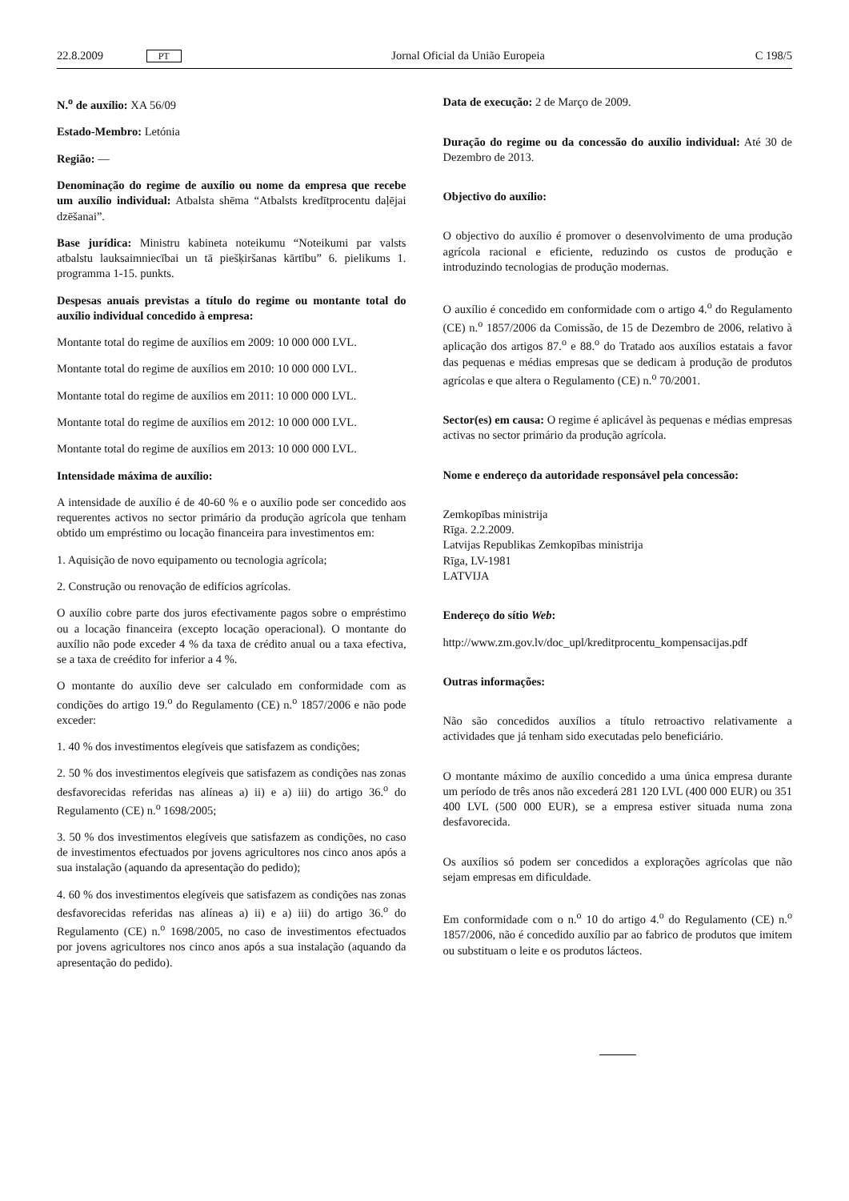22.8.2009 PT Jornal Oficial da União Europeia C 198/5
N.<sup>o</sup> de auxílio: XA 56/09
Estado-Membro: Letónia
Região: —
Denominação do regime de auxílio ou nome da empresa que recebe um auxílio individual: Atbalsta shēma “Atbalsts kredītprocentu daļējai dzēšanai”.
Base jurídica: Ministru kabineta noteikumu “Noteikumi par valsts atbalstu lauksaimniecībai un tā piešķiršanas kārtību” 6. pielikums 1. programma 1-15. punkts.
Despesas anuais previstas a título do regime ou montante total do auxílio individual concedido à empresa:
Montante total do regime de auxílios em 2009: 10 000 000 LVL.
Montante total do regime de auxílios em 2010: 10 000 000 LVL.
Montante total do regime de auxílios em 2011: 10 000 000 LVL.
Montante total do regime de auxílios em 2012: 10 000 000 LVL.
Montante total do regime de auxílios em 2013: 10 000 000 LVL.
Intensidade máxima de auxílio:
A intensidade de auxílio é de 40-60 % e o auxílio pode ser concedido aos requerentes activos no sector primário da produção agrícola que tenham obtido um empréstimo ou locação financeira para investimentos em:
1. Aquisição de novo equipamento ou tecnologia agrícola;
2. Construção ou renovação de edifícios agrícolas.
O auxílio cobre parte dos juros efectivamente pagos sobre o empréstimo ou a locação financeira (excepto locação operacional). O montante do auxílio não pode exceder 4 % da taxa de crédito anual ou a taxa efectiva, se a taxa de creédito for inferior a 4 %.
O montante do auxílio deve ser calculado em conformidade com as condições do artigo 19.<sup>o</sup> do Regulamento (CE) n.<sup>o</sup> 1857/2006 e não pode exceder:
1. 40 % dos investimentos elegíveis que satisfazem as condições;
2. 50 % dos investimentos elegíveis que satisfazem as condições nas zonas desfavorecidas referidas nas alíneas a) ii) e a) iii) do artigo 36.<sup>o</sup> do Regulamento (CE) n.<sup>o</sup> 1698/2005;
3. 50 % dos investimentos elegíveis que satisfazem as condições, no caso de investimentos efectuados por jovens agricultores nos cinco anos após a sua instalação (aquando da apresentação do pedido);
4. 60 % dos investimentos elegíveis que satisfazem as condições nas zonas desfavorecidas referidas nas alíneas a) ii) e a) iii) do artigo 36.<sup>o</sup> do Regulamento (CE) n.<sup>o</sup> 1698/2005, no caso de investimentos efectuados por jovens agricultores nos cinco anos após a sua instalação (aquando da apresentação do pedido).
Data de execução: 2 de Março de 2009.
Duração do regime ou da concessão do auxílio individual: Até 30 de Dezembro de 2013.
Objectivo do auxílio:
O objectivo do auxílio é promover o desenvolvimento de uma produção agrícola racional e eficiente, reduzindo os custos de produção e introduzindo tecnologias de produção modernas.
O auxílio é concedido em conformidade com o artigo 4.<sup>o</sup> do Regulamento (CE) n.<sup>o</sup> 1857/2006 da Comissão, de 15 de Dezembro de 2006, relativo à aplicação dos artigos 87.<sup>o</sup> e 88.<sup>o</sup> do Tratado aos auxílios estatais a favor das pequenas e médias empresas que se dedicam à produção de produtos agrícolas e que altera o Regulamento (CE) n.<sup>o</sup> 70/2001.
Sector(es) em causa: O regime é aplicável às pequenas e médias empresas activas no sector primário da produção agrícola.
Nome e endereço da autoridade responsável pela concessão:
Zemkopības ministrija
Rīga. 2.2.2009.
Latvijas Republikas Zemkopības ministrija
Rīga, LV-1981
LATVIJA
Endereço do sítio Web:
http://www.zm.gov.lv/doc_upl/kreditprocentu_kompensacijas.pdf
Outras informações:
Não são concedidos auxílios a título retroactivo relativamente a actividades que já tenham sido executadas pelo beneficiário.
O montante máximo de auxílio concedido a uma única empresa durante um período de três anos não excederá 281 120 LVL (400 000 EUR) ou 351 400 LVL (500 000 EUR), se a empresa estiver situada numa zona desfavorecida.
Os auxílios só podem ser concedidos a explorações agrícolas que não sejam empresas em dificuldade.
Em conformidade com o n.<sup>o</sup> 10 do artigo 4.<sup>o</sup> do Regulamento (CE) n.<sup>o</sup> 1857/2006, não é concedido auxílio par ao fabrico de produtos que imitem ou substituam o leite e os produtos lácteos.